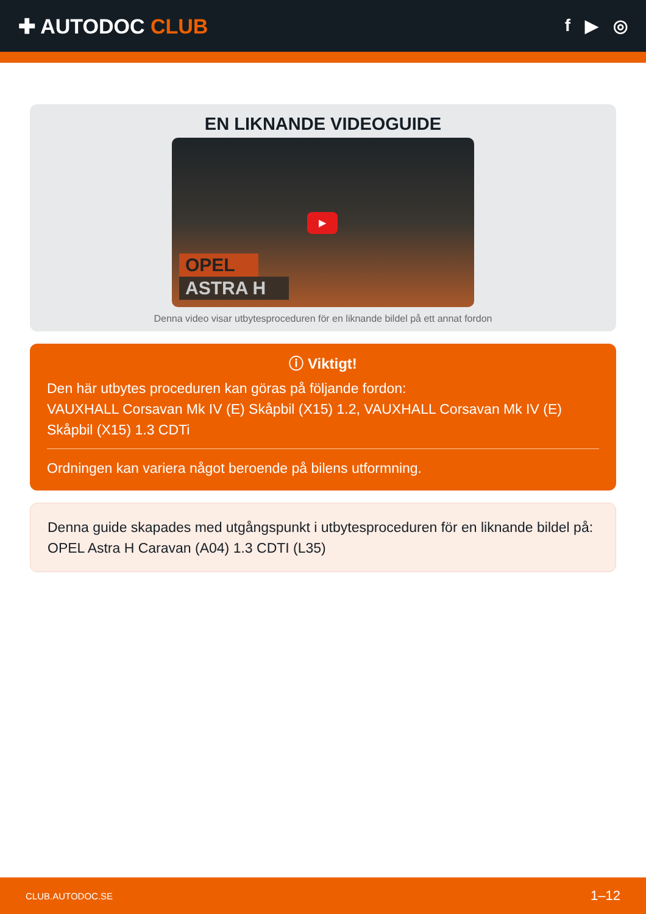✚ AUTODOC CLUB
f ▶ ◎
EN LIKNANDE VIDEOGUIDE
▶
OPEL
ASTRA H
Denna video visar utbytesproceduren för en liknande bildel på ett annat fordon
ⓘ Viktigt!
Den här utbytes proceduren kan göras på följande fordon:
VAUXHALL Corsavan Mk IV (E) Skåpbil (X15) 1.2, VAUXHALL Corsavan Mk IV (E) Skåpbil (X15) 1.3 CDTi
Ordningen kan variera något beroende på bilens utformning.
Denna guide skapades med utgångspunkt i utbytesproceduren för en liknande bildel på: OPEL Astra H Caravan (A04) 1.3 CDTI (L35)
CLUB.AUTODOC.SE 1–12